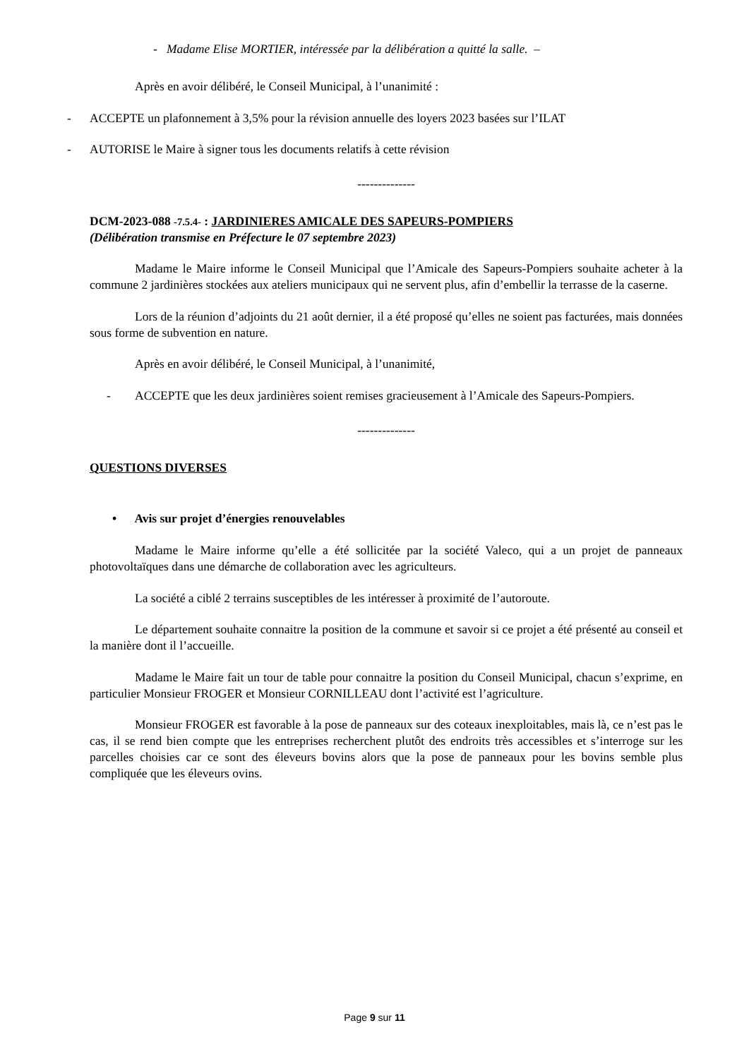- Madame Elise MORTIER, intéressée par la délibération a quitté la salle. –
Après en avoir délibéré, le Conseil Municipal, à l’unanimité :
- ACCEPTE un plafonnement à 3,5% pour la révision annuelle des loyers 2023 basées sur l’ILAT
- AUTORISE le Maire à signer tous les documents relatifs à cette révision
--------------
DCM-2023-088 -7.5.4- : JARDINIERES AMICALE DES SAPEURS-POMPIERS
(Délibération transmise en Préfecture le 07 septembre 2023)
Madame le Maire informe le Conseil Municipal que l’Amicale des Sapeurs-Pompiers souhaite acheter à la commune 2 jardinières stockées aux ateliers municipaux qui ne servent plus, afin d’embellir la terrasse de la caserne.
Lors de la réunion d’adjoints du 21 août dernier, il a été proposé qu’elles ne soient pas facturées, mais données sous forme de subvention en nature.
Après en avoir délibéré, le Conseil Municipal, à l’unanimité,
- ACCEPTE que les deux jardinières soient remises gracieusement à l’Amicale des Sapeurs-Pompiers.
--------------
QUESTIONS DIVERSES
• Avis sur projet d’énergies renouvelables
Madame le Maire informe qu’elle a été sollicitée par la société Valeco, qui a un projet de panneaux photovoltaïques dans une démarche de collaboration avec les agriculteurs.
La société a ciblé 2 terrains susceptibles de les intéresser à proximité de l’autoroute.
Le département souhaite connaitre la position de la commune et savoir si ce projet a été présenté au conseil et la manière dont il l’accueille.
Madame le Maire fait un tour de table pour connaitre la position du Conseil Municipal, chacun s’exprime, en particulier Monsieur FROGER et Monsieur CORNILLEAU dont l’activité est l’agriculture.
Monsieur FROGER est favorable à la pose de panneaux sur des coteaux inexploitables, mais là, ce n’est pas le cas, il se rend bien compte que les entreprises recherchent plutôt des endroits très accessibles et s’interroge sur les parcelles choisies car ce sont des éleveurs bovins alors que la pose de panneaux pour les bovins semble plus compliquée que les éleveurs ovins.
Page 9 sur 11